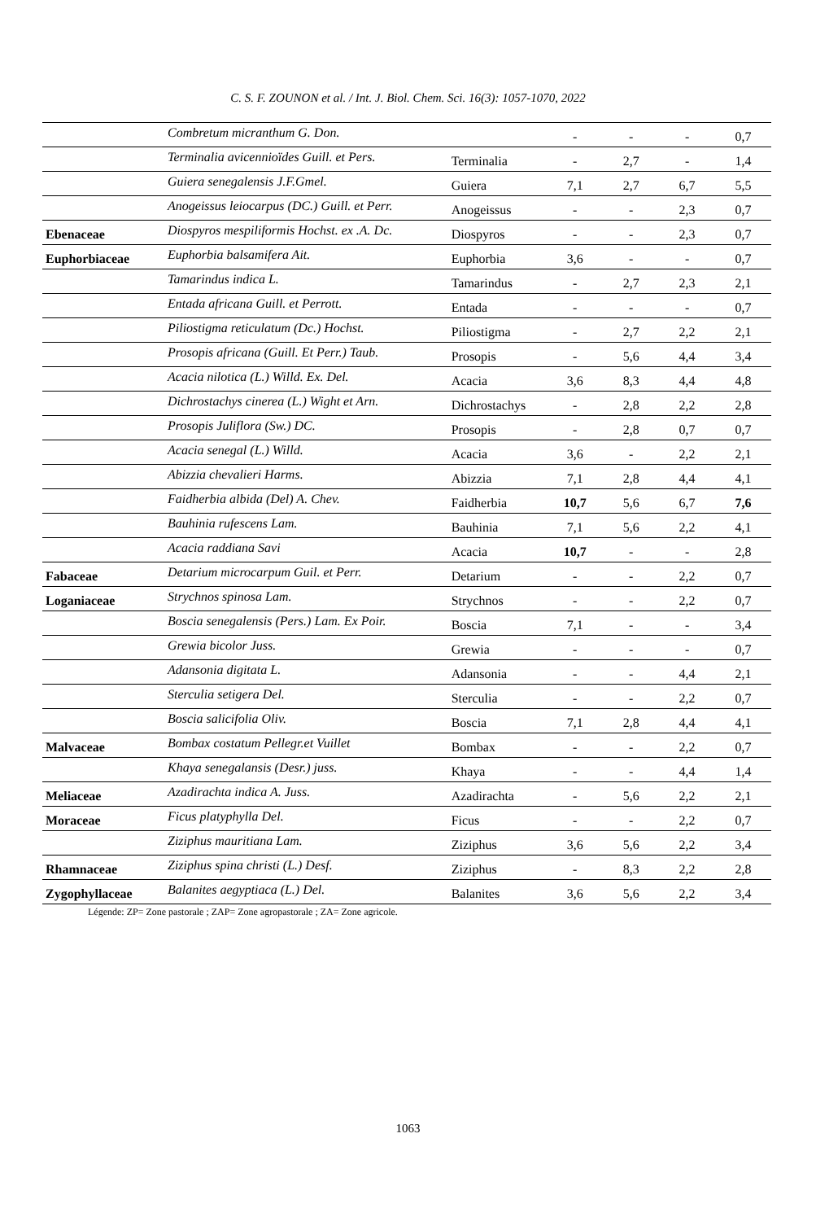C. S. F. ZOUNON et al. / Int. J. Biol. Chem. Sci. 16(3): 1057-1070, 2022
| | Combretum micranthum G. Don. | | - | - | - | 0,7 |
| | Terminalia avicennioïdes Guill. et Pers. | Terminalia | - | 2,7 | - | 1,4 |
| | Guiera senegalensis J.F.Gmel. | Guiera | 7,1 | 2,7 | 6,7 | 5,5 |
| | Anogeissus leiocarpus (DC.) Guill. et Perr. | Anogeissus | - | - | 2,3 | 0,7 |
| Ebenaceae | Diospyros mespiliformis Hochst. ex .A. Dc. | Diospyros | - | - | 2,3 | 0,7 |
| Euphorbiaceae | Euphorbia balsamifera Ait. | Euphorbia | 3,6 | - | - | 0,7 |
| | Tamarindus indica L. | Tamarindus | - | 2,7 | 2,3 | 2,1 |
| | Entada africana Guill. et Perrott. | Entada | - | - | - | 0,7 |
| | Piliostigma reticulatum (Dc.) Hochst. | Piliostigma | - | 2,7 | 2,2 | 2,1 |
| | Prosopis africana (Guill. Et Perr.) Taub. | Prosopis | - | 5,6 | 4,4 | 3,4 |
| | Acacia nilotica (L.) Willd. Ex. Del. | Acacia | 3,6 | 8,3 | 4,4 | 4,8 |
| | Dichrostachys cinerea (L.) Wight et Arn. | Dichrostachys | - | 2,8 | 2,2 | 2,8 |
| | Prosopis Juliflora (Sw.) DC. | Prosopis | - | 2,8 | 0,7 | 0,7 |
| | Acacia senegal (L.) Willd. | Acacia | 3,6 | - | 2,2 | 2,1 |
| | Abizzia chevalieri Harms. | Abizzia | 7,1 | 2,8 | 4,4 | 4,1 |
| | Faidherbia albida (Del) A. Chev. | Faidherbia | 10,7 | 5,6 | 6,7 | 7,6 |
| | Bauhinia rufescens Lam. | Bauhinia | 7,1 | 5,6 | 2,2 | 4,1 |
| | Acacia raddiana Savi | Acacia | 10,7 | - | - | 2,8 |
| Fabaceae | Detarium microcarpum Guil. et Perr. | Detarium | - | - | 2,2 | 0,7 |
| Loganiaceae | Strychnos spinosa Lam. | Strychnos | - | - | 2,2 | 0,7 |
| | Boscia senegalensis (Pers.) Lam. Ex Poir. | Boscia | 7,1 | - | - | 3,4 |
| | Grewia bicolor Juss. | Grewia | - | - | - | 0,7 |
| | Adansonia digitata L. | Adansonia | - | - | 4,4 | 2,1 |
| | Sterculia setigera Del. | Sterculia | - | - | 2,2 | 0,7 |
| | Boscia salicifolia Oliv. | Boscia | 7,1 | 2,8 | 4,4 | 4,1 |
| Malvaceae | Bombax costatum Pellegr.et Vuillet | Bombax | - | - | 2,2 | 0,7 |
| | Khaya senegalansis (Desr.) juss. | Khaya | - | - | 4,4 | 1,4 |
| Meliaceae | Azadirachta indica A. Juss. | Azadirachta | - | 5,6 | 2,2 | 2,1 |
| Moraceae | Ficus platyphylla Del. | Ficus | - | - | 2,2 | 0,7 |
| | Ziziphus mauritiana Lam. | Ziziphus | 3,6 | 5,6 | 2,2 | 3,4 |
| Rhamnaceae | Ziziphus spina christi (L.) Desf. | Ziziphus | - | 8,3 | 2,2 | 2,8 |
| Zygophyllaceae | Balanites aegyptiaca (L.) Del. | Balanites | 3,6 | 5,6 | 2,2 | 3,4 |
Légende: ZP= Zone pastorale ; ZAP= Zone agropastorale ; ZA= Zone agricole.
1063